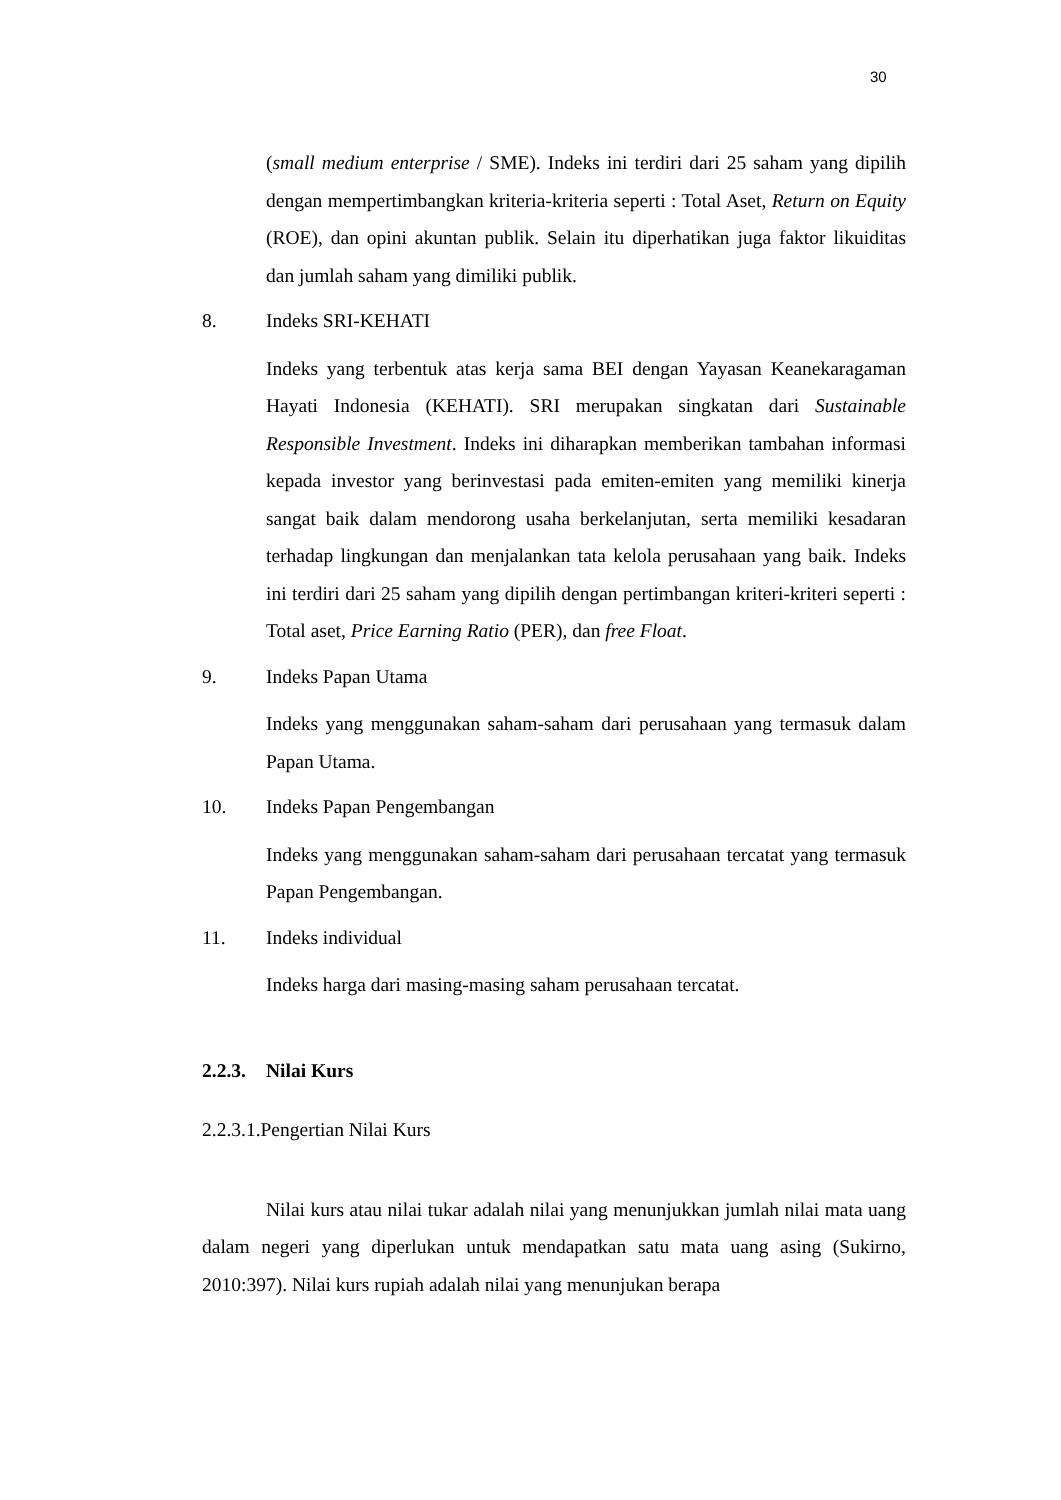30
(small medium enterprise / SME). Indeks ini terdiri dari 25 saham yang dipilih dengan mempertimbangkan kriteria-kriteria seperti : Total Aset, Return on Equity (ROE), dan opini akuntan publik. Selain itu diperhatikan juga faktor likuiditas dan jumlah saham yang dimiliki publik.
8. Indeks SRI-KEHATI
Indeks yang terbentuk atas kerja sama BEI dengan Yayasan Keanekaragaman Hayati Indonesia (KEHATI). SRI merupakan singkatan dari Sustainable Responsible Investment. Indeks ini diharapkan memberikan tambahan informasi kepada investor yang berinvestasi pada emiten-emiten yang memiliki kinerja sangat baik dalam mendorong usaha berkelanjutan, serta memiliki kesadaran terhadap lingkungan dan menjalankan tata kelola perusahaan yang baik. Indeks ini terdiri dari 25 saham yang dipilih dengan pertimbangan kriteri-kriteri seperti : Total aset, Price Earning Ratio (PER), dan free Float.
9. Indeks Papan Utama
Indeks yang menggunakan saham-saham dari perusahaan yang termasuk dalam Papan Utama.
10. Indeks Papan Pengembangan
Indeks yang menggunakan saham-saham dari perusahaan tercatat yang termasuk Papan Pengembangan.
11. Indeks individual
Indeks harga dari masing-masing saham perusahaan tercatat.
2.2.3. Nilai Kurs
2.2.3.1.Pengertian Nilai Kurs
Nilai kurs atau nilai tukar adalah nilai yang menunjukkan jumlah nilai mata uang dalam negeri yang diperlukan untuk mendapatkan satu mata uang asing (Sukirno, 2010:397). Nilai kurs rupiah adalah nilai yang menunjukan berapa